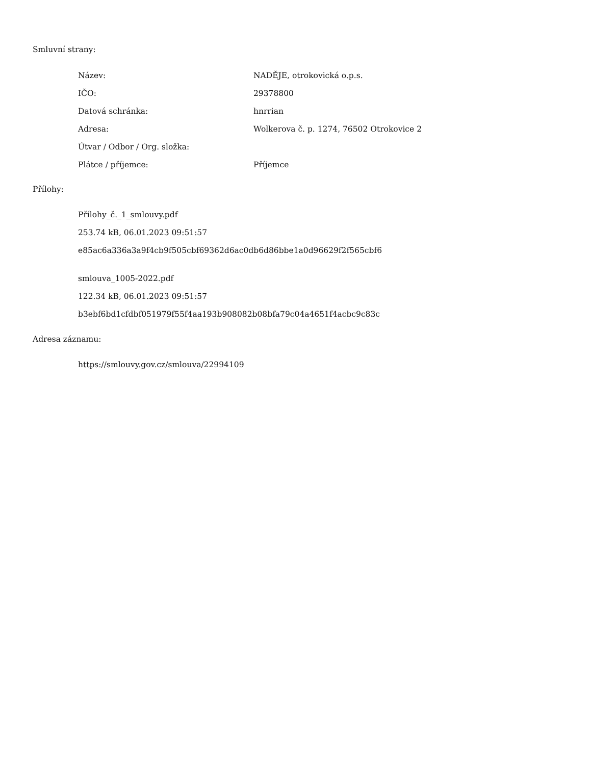Smluvní strany:
| Název: | NADĚJE, otrokovická o.p.s. |
| IČO: | 29378800 |
| Datová schránka: | hnrrian |
| Adresa: | Wolkerova č. p. 1274, 76502 Otrokovice 2 |
| Útvar / Odbor / Org. složka: | |
| Plátce / příjemce: | Příjemce |
Přílohy:
Přílohy_č._1_smlouvy.pdf
253.74 kB, 06.01.2023 09:51:57
e85ac6a336a3a9f4cb9f505cbf69362d6ac0db6d86bbe1a0d96629f2f565cbf6
smlouva_1005-2022.pdf
122.34 kB, 06.01.2023 09:51:57
b3ebf6bd1cfdbf051979f55f4aa193b908082b08bfa79c04a4651f4acbc9c83c
Adresa záznamu:
https://smlouvy.gov.cz/smlouva/22994109